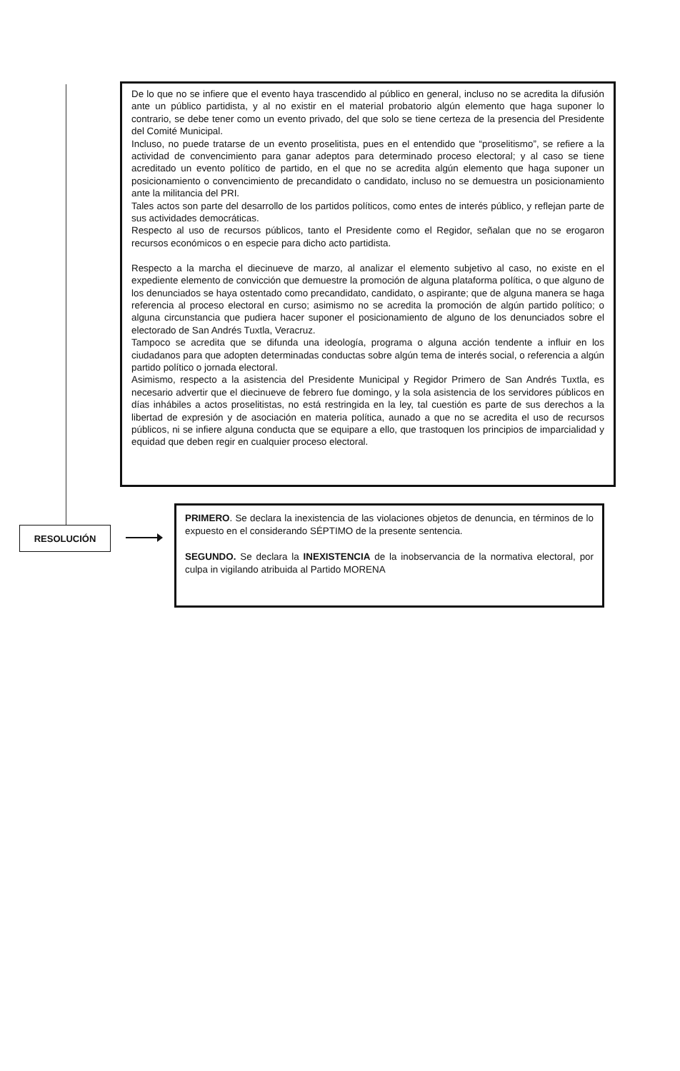De lo que no se infiere que el evento haya trascendido al público en general, incluso no se acredita la difusión ante un público partidista, y al no existir en el material probatorio algún elemento que haga suponer lo contrario, se debe tener como un evento privado, del que solo se tiene certeza de la presencia del Presidente del Comité Municipal.
Incluso, no puede tratarse de un evento proselitista, pues en el entendido que “proselitismo”, se refiere a la actividad de convencimiento para ganar adeptos para determinado proceso electoral; y al caso se tiene acreditado un evento político de partido, en el que no se acredita algún elemento que haga suponer un posicionamiento o convencimiento de precandidato o candidato, incluso no se demuestra un posicionamiento ante la militancia del PRI.
Tales actos son parte del desarrollo de los partidos políticos, como entes de interés público, y reflejan parte de sus actividades democráticas.
Respecto al uso de recursos públicos, tanto el Presidente como el Regidor, señalan que no se erogaron recursos económicos o en especie para dicho acto partidista.
Respecto a la marcha el diecinueve de marzo, al analizar el elemento subjetivo al caso, no existe en el expediente elemento de convicción que demuestre la promoción de alguna plataforma política, o que alguno de los denunciados se haya ostentado como precandidato, candidato, o aspirante; que de alguna manera se haga referencia al proceso electoral en curso; asimismo no se acredita la promoción de algún partido político; o alguna circunstancia que pudiera hacer suponer el posicionamiento de alguno de los denunciados sobre el electorado de San Andrés Tuxtla, Veracruz.
Tampoco se acredita que se difunda una ideología, programa o alguna acción tendente a influir en los ciudadanos para que adopten determinadas conductas sobre algún tema de interés social, o referencia a algún partido político o jornada electoral.
Asimismo, respecto a la asistencia del Presidente Municipal y Regidor Primero de San Andrés Tuxtla, es necesario advertir que el diecinueve de febrero fue domingo, y la sola asistencia de los servidores públicos en días inhábiles a actos proselitistas, no está restringida en la ley, tal cuestión es parte de sus derechos a la libertad de expresión y de asociación en materia política, aunado a que no se acredita el uso de recursos públicos, ni se infiere alguna conducta que se equipare a ello, que trastoquen los principios de imparcialidad y equidad que deben regir en cualquier proceso electoral.
RESOLUCIÓN
PRIMERO. Se declara la inexistencia de las violaciones objetos de denuncia, en términos de lo expuesto en el considerando SÉPTIMO de la presente sentencia.
SEGUNDO. Se declara la INEXISTENCIA de la inobservancia de la normativa electoral, por culpa in vigilando atribuida al Partido MORENA